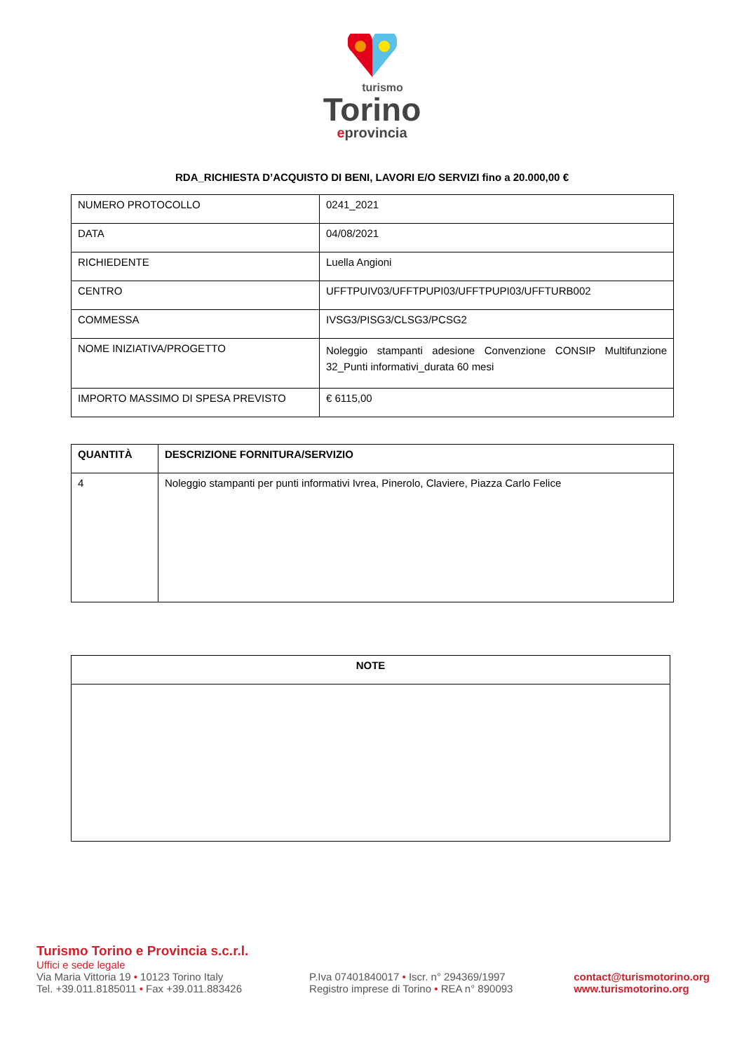turismo
Torino
eprovincia
RDA_RICHIESTA D’ACQUISTO DI BENI, LAVORI E/O SERVIZI fino a 20.000,00 €
| NUMERO PROTOCOLLO | 0241_2021 |
| DATA | 04/08/2021 |
| RICHIEDENTE | Luella Angioni |
| CENTRO | UFFTPUIV03/UFFTPUPI03/UFFTPUPI03/UFFTURB002 |
| COMMESSA | IVSG3/PISG3/CLSG3/PCSG2 |
| NOME INIZIATIVA/PROGETTO | Noleggio stampanti adesione Convenzione CONSIP Multifunzione 32_Punti informativi_durata 60 mesi |
| IMPORTO MASSIMO DI SPESA PREVISTO | € 6115,00 |
| QUANTITÀ | DESCRIZIONE FORNITURA/SERVIZIO |
| --- | --- |
| 4 | Noleggio stampanti per punti informativi Ivrea, Pinerolo, Claviere, Piazza Carlo Felice |
| NOTE |
| --- |
Turismo Torino e Provincia s.c.r.l.
Uffici e sede legale
Via Maria Vittoria 19 • 10123 Torino Italy
Tel. +39.011.8185011 • Fax +39.011.883426
P.Iva 07401840017 • Iscr. n° 294369/1997
Registro imprese di Torino • REA n° 890093
contact@turismotorino.org
www.turismotorino.org